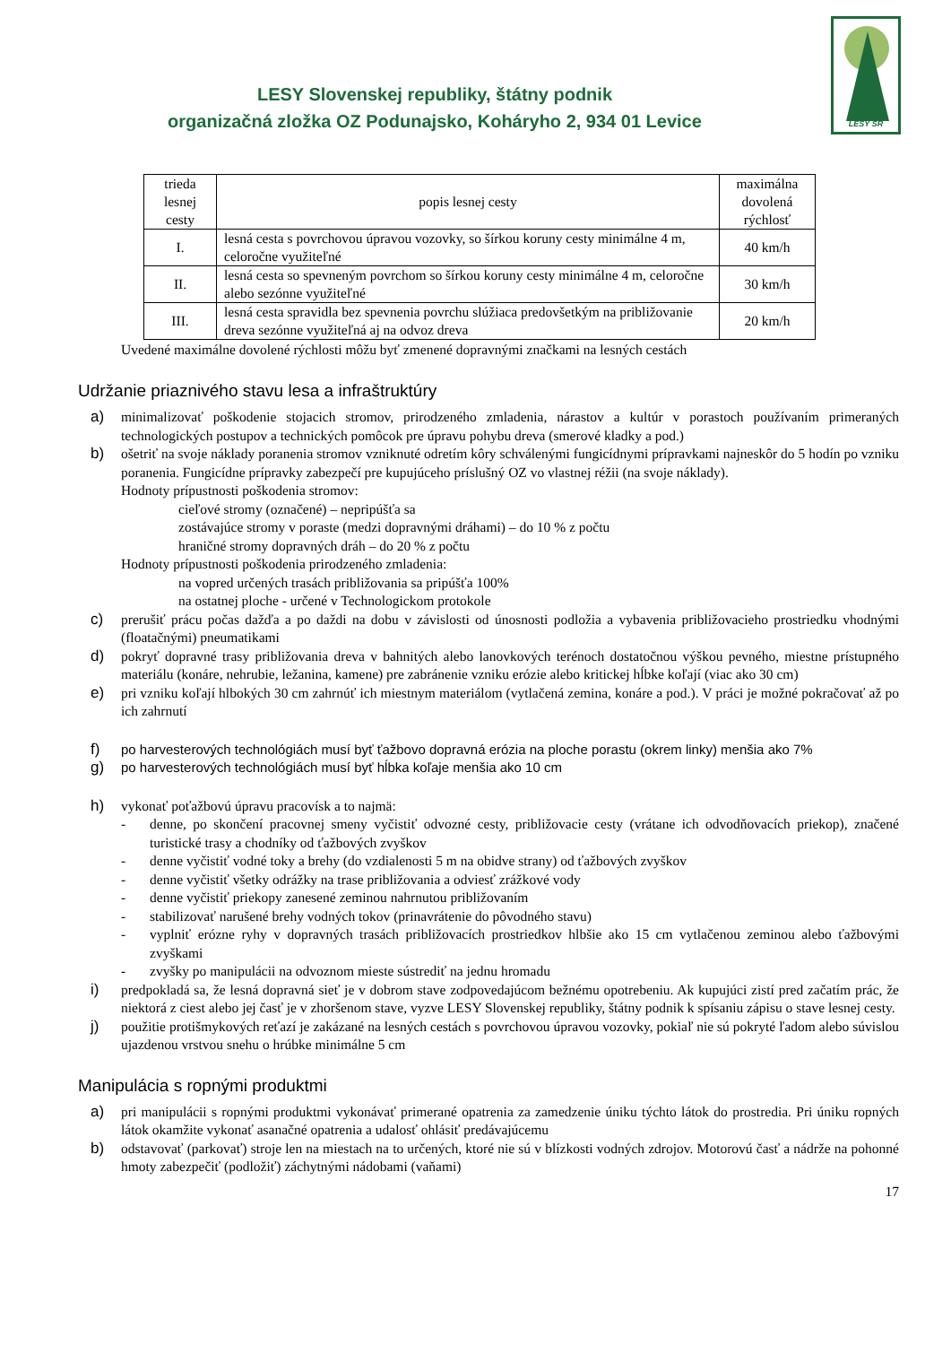LESY SR
LESY Slovenskej republiky, štátny podnik
organizačná zložka OZ Podunajsko, Koháryho 2, 934 01 Levice
| trieda lesnej cesty | popis lesnej cesty | maximálna dovolená rýchlosť |
| --- | --- | --- |
| I. | lesná cesta s povrchovou úpravou vozovky, so šírkou koruny cesty minimálne 4 m, celoročne využiteľné | 40 km/h |
| II. | lesná cesta so spevneným povrchom so šírkou koruny cesty minimálne 4 m, celoročne alebo sezónne využiteľné | 30 km/h |
| III. | lesná cesta spravidla bez spevnenia povrchu slúžiaca predovšetkým na približovanie dreva sezónne využiteľná aj na odvoz dreva | 20 km/h |
Uvedené maximálne dovolené rýchlosti môžu byť zmenené dopravnými značkami na lesných cestách
Udržanie priaznivého stavu lesa a infraštruktúry
a) minimalizovať poškodenie stojacich stromov, prirodzeného zmladenia, nárastov a kultúr v porastoch používaním primeraných technologických postupov a technických pomôcok pre úpravu pohybu dreva (smerové kladky a pod.)
b) ošetriť na svoje náklady poranenia stromov vzniknuté odretím kôry schválenými fungicídnymi prípravkami najneskôr do 5 hodín po vzniku poranenia. Fungicídne prípravky zabezpečí pre kupujúceho príslušný OZ vo vlastnej réžii (na svoje náklady).
Hodnoty prípustnosti poškodenia stromov:
cieľové stromy (označené) – nepripúšťa sa
zostávajúce stromy v poraste (medzi dopravnými dráhami) – do 10 % z počtu
hraničné stromy dopravných dráh – do 20 % z počtu
Hodnoty prípustnosti poškodenia prirodzeného zmladenia:
na vopred určených trasách približovania sa pripúšťa 100%
na ostatnej ploche - určené v Technologickom protokole
c) prerušiť prácu počas dažďa a po daždi na dobu v závislosti od únosnosti podložia a vybavenia približovacieho prostriedku vhodnými (floatačnými) pneumatikami
d) pokryť dopravné trasy približovania dreva v bahnitých alebo lanovkových terénoch dostatočnou výškou pevného, miestne prístupného materiálu (konáre, nehrubie, ležanina, kamene) pre zabránenie vzniku erózie alebo kritickej hĺbke koľají (viac ako 30 cm)
e) pri vzniku koľají hlbokých 30 cm zahrnúť ich miestnym materiálom (vytlačená zemina, konáre a pod.). V práci je možné pokračovať až po ich zahrnutí
f) po harvesterových technológiách musí byť ťažbovo dopravná erózia na ploche porastu (okrem linky) menšia ako 7%
g) po harvesterových technológiách musí byť hĺbka koľaje menšia ako 10 cm
h) vykonať poťažbovú úpravu pracovísk a to najmä:
- denne, po skončení pracovnej smeny vyčistiť odvozné cesty, približovacie cesty (vrátane ich odvodňovacích priekop), značené turistické trasy a chodníky od ťažbových zvyškov
- denne vyčistiť vodné toky a brehy (do vzdialenosti 5 m na obidve strany) od ťažbových zvyškov
- denne vyčistiť všetky odrážky na trase približovania a odviesť zrážkové vody
- denne vyčistiť priekopy zanesené zeminou nahrnutou približovaním
- stabilizovať narušené brehy vodných tokov (prinavrátenie do pôvodného stavu)
- vyplniť erózne ryhy v dopravných trasách približovacích prostriedkov hlbšie ako 15 cm vytlačenou zeminou alebo ťažbovými zvyškami
- zvyšky po manipulácii na odvoznom mieste sústrediť na jednu hromadu
i) predpokladá sa, že lesná dopravná sieť je v dobrom stave zodpovedajúcom bežnému opotrebeniu. Ak kupujúci zistí pred začatím prác, že niektorá z ciest alebo jej časť je v zhoršenom stave, vyzve LESY Slovenskej republiky, štátny podnik k spísaniu zápisu o stave lesnej cesty.
j) použitie protišmykových reťazí je zakázané na lesných cestách s povrchovou úpravou vozovky, pokiaľ nie sú pokryté ľadom alebo súvislou ujazdenou vrstvou snehu o hrúbke minimálne 5 cm
Manipulácia s ropnými produktmi
a) pri manipulácii s ropnými produktmi vykonávať primerané opatrenia za zamedzenie úniku týchto látok do prostredia. Pri úniku ropných látok okamžite vykonať asanačné opatrenia a udalosť ohlásiť predávajúcemu
b) odstavovať (parkovať) stroje len na miestach na to určených, ktoré nie sú v blízkosti vodných zdrojov. Motorovú časť a nádrže na pohonné hmoty zabezpečiť (podložiť) záchytnými nádobami (vaňami)
17